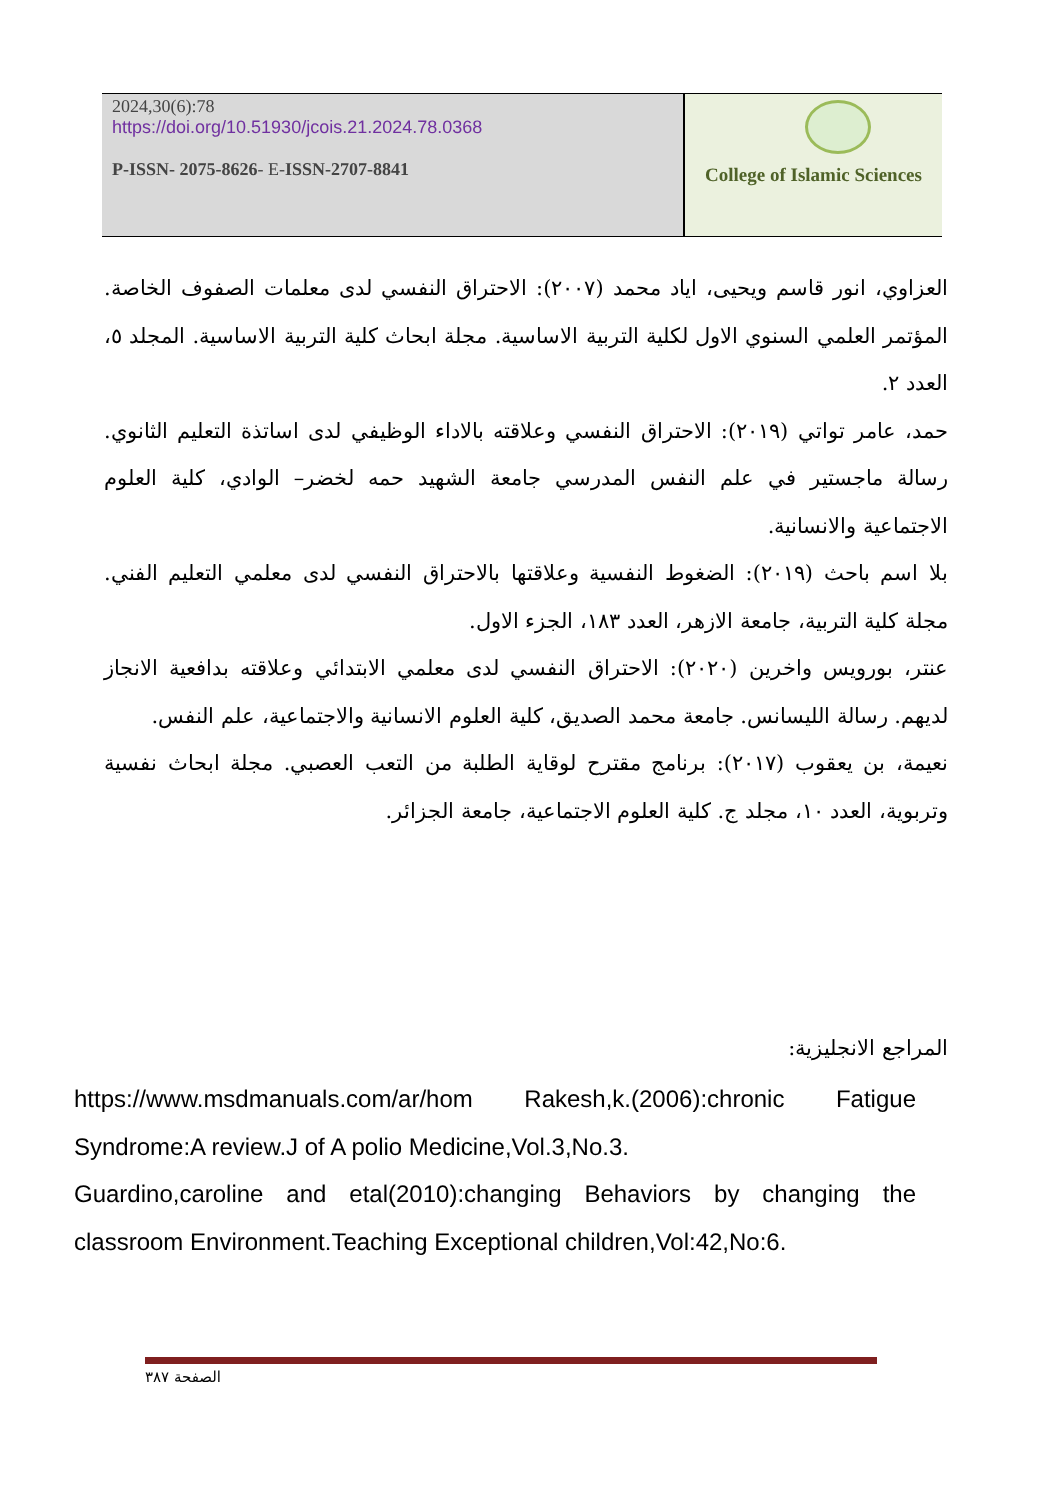2024,30(6):78
https://doi.org/10.51930/jcois.21.2024.78.0368
P-ISSN- 2075-8626- E-ISSN-2707-8841
College of Islamic Sciences
العزاوي، انور قاسم ويحيى، اياد محمد (٢٠٠٧): الاحتراق النفسي لدى معلمات الصفوف الخاصة. المؤتمر العلمي السنوي الاول لكلية التربية الاساسية. مجلة ابحاث كلية التربية الاساسية. المجلد ٥، العدد ٢.
حمد، عامر تواتي (٢٠١٩): الاحتراق النفسي وعلاقته بالاداء الوظيفي لدى اساتذة التعليم الثانوي. رسالة ماجستير في علم النفس المدرسي جامعة الشهيد حمه لخضر– الوادي، كلية العلوم الاجتماعية والانسانية.
بلا اسم باحث (٢٠١٩): الضغوط النفسية وعلاقتها بالاحتراق النفسي لدى معلمي التعليم الفني. مجلة كلية التربية، جامعة الازهر، العدد ١٨٣، الجزء الاول.
عنتر، بورويس واخرين (٢٠٢٠): الاحتراق النفسي لدى معلمي الابتدائي وعلاقته بدافعية الانجاز لديهم. رسالة الليسانس. جامعة محمد الصديق، كلية العلوم الانسانية والاجتماعية، علم النفس.
نعيمة، بن يعقوب (٢٠١٧): برنامج مقترح لوقاية الطلبة من التعب العصبي. مجلة ابحاث نفسية وتربوية، العدد ١٠، مجلد ج. كلية العلوم الاجتماعية، جامعة الجزائر.
المراجع الانجليزية:
https://www.msdmanuals.com/ar/hom Rakesh,k.(2006):chronic Fatigue Syndrome:A review.J of A polio Medicine,Vol.3,No.3.
Guardino,caroline and etal(2010):changing Behaviors by changing the classroom Environment.Teaching Exceptional children,Vol:42,No:6.
الصفحة ٣٨٧